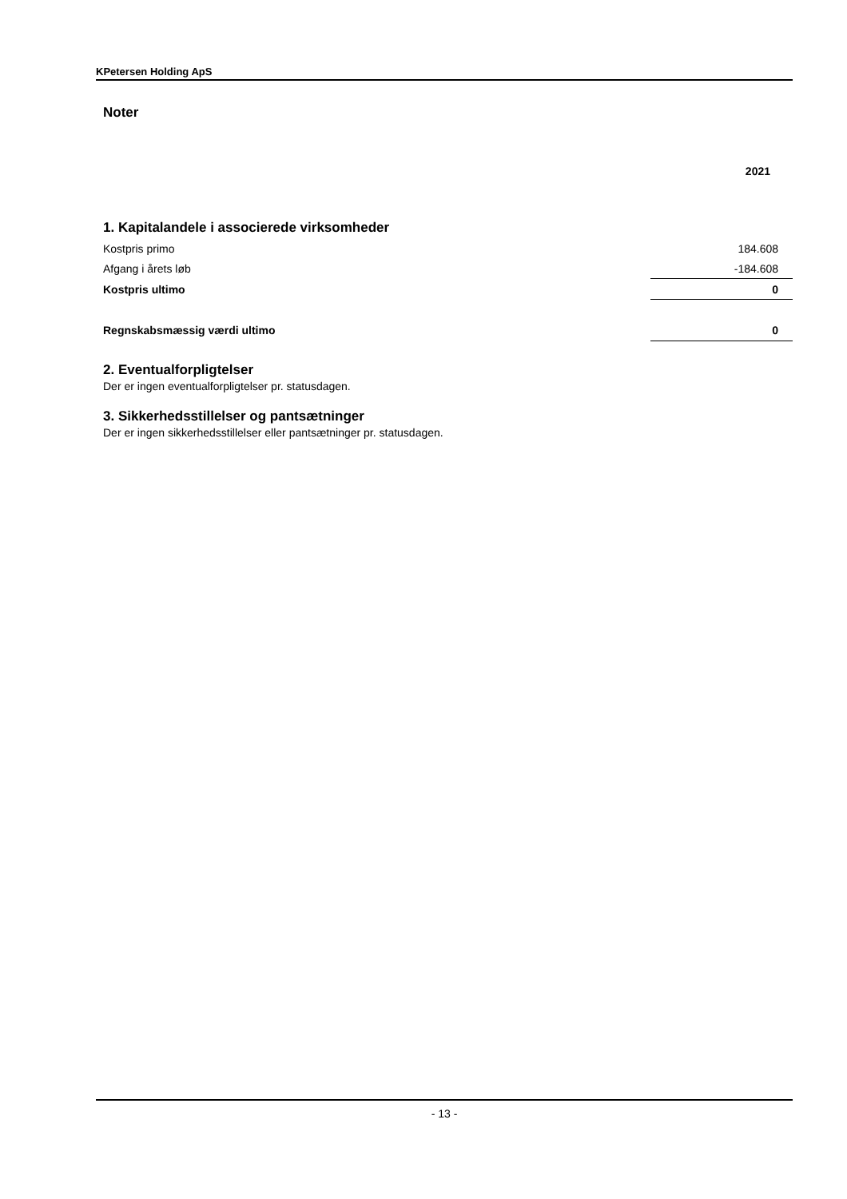KPetersen Holding ApS
Noter
| | 2021 |
| 1. Kapitalandele i associerede virksomheder | |
| Kostpris primo | 184.608 |
| Afgang i årets løb | -184.608 |
| Kostpris ultimo | 0 |
| Regnskabsmæssig værdi ultimo | 0 |
2. Eventualforpligtelser
Der er ingen eventualforpligtelser pr. statusdagen.
3. Sikkerhedsstillelser og pantsætninger
Der er ingen sikkerhedsstillelser eller pantsætninger pr. statusdagen.
- 13 -